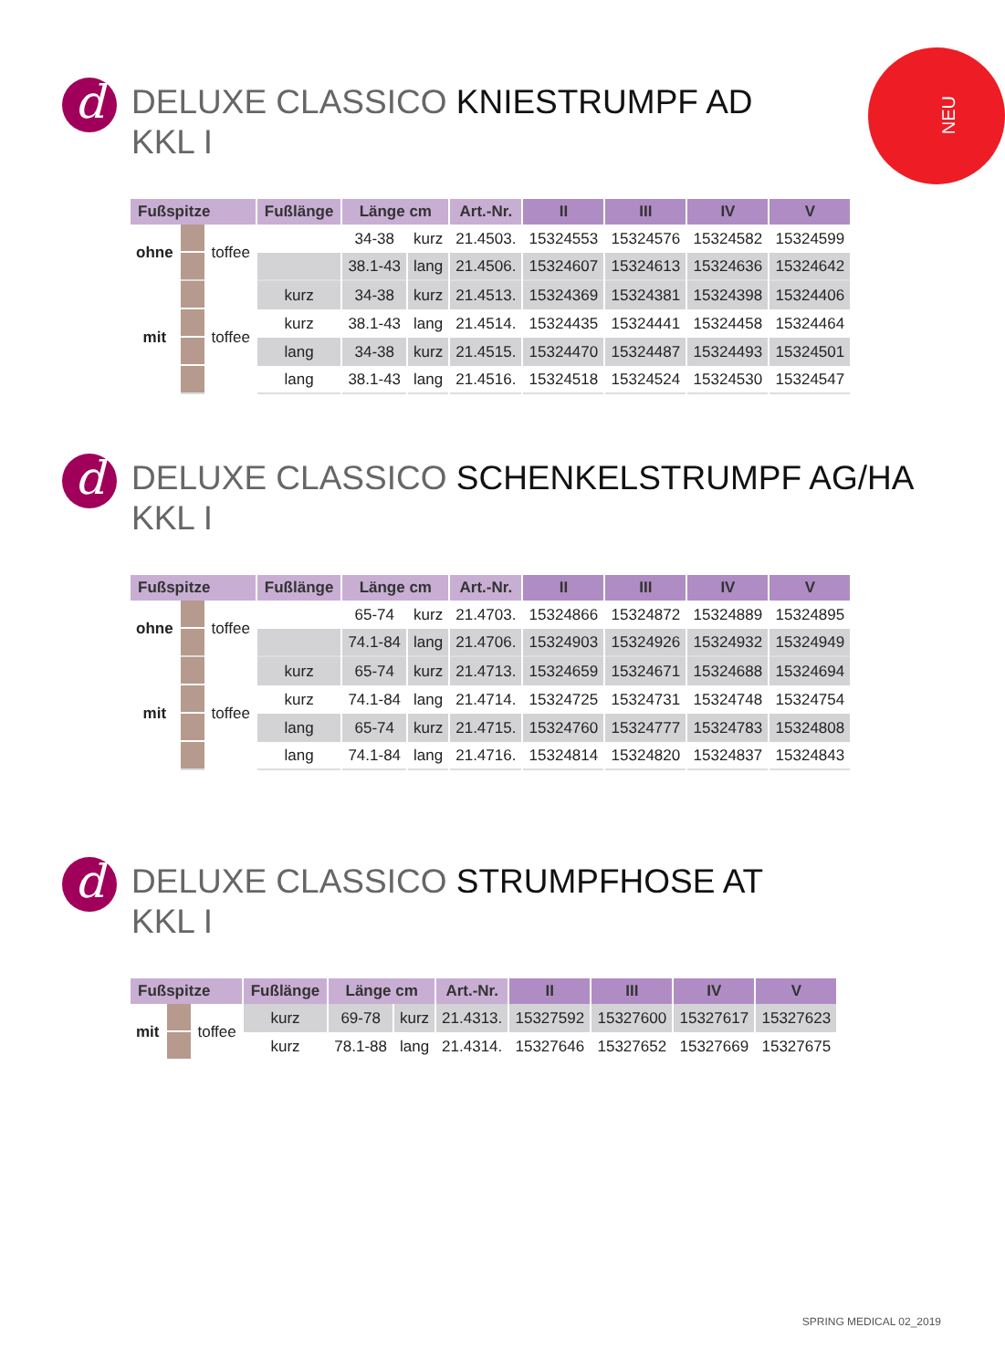NEU
d
DELUXE CLASSICO KNIESTRUMPF AD
KKL I
| Fußspitze | | | Fußlänge | Länge cm | | Art.-Nr. | II | III | IV | V |
| --- | --- | --- | --- | --- | --- | --- | --- | --- | --- | --- |
| ohne | | toffee | | 34-38 | kurz | 21.4503. | 15324553 | 15324576 | 15324582 | 15324599 |
| | | | | 38.1-43 | lang | 21.4506. | 15324607 | 15324613 | 15324636 | 15324642 |
| mit | | toffee | kurz | 34-38 | kurz | 21.4513. | 15324369 | 15324381 | 15324398 | 15324406 |
| | | | kurz | 38.1-43 | lang | 21.4514. | 15324435 | 15324441 | 15324458 | 15324464 |
| | | | lang | 34-38 | kurz | 21.4515. | 15324470 | 15324487 | 15324493 | 15324501 |
| | | | lang | 38.1-43 | lang | 21.4516. | 15324518 | 15324524 | 15324530 | 15324547 |
d
DELUXE CLASSICO SCHENKELSTRUMPF AG/HA
KKL I
| Fußspitze | | | Fußlänge | Länge cm | | Art.-Nr. | II | III | IV | V |
| --- | --- | --- | --- | --- | --- | --- | --- | --- | --- | --- |
| ohne | | toffee | | 65-74 | kurz | 21.4703. | 15324866 | 15324872 | 15324889 | 15324895 |
| | | | | 74.1-84 | lang | 21.4706. | 15324903 | 15324926 | 15324932 | 15324949 |
| mit | | toffee | kurz | 65-74 | kurz | 21.4713. | 15324659 | 15324671 | 15324688 | 15324694 |
| | | | kurz | 74.1-84 | lang | 21.4714. | 15324725 | 15324731 | 15324748 | 15324754 |
| | | | lang | 65-74 | kurz | 21.4715. | 15324760 | 15324777 | 15324783 | 15324808 |
| | | | lang | 74.1-84 | lang | 21.4716. | 15324814 | 15324820 | 15324837 | 15324843 |
d
DELUXE CLASSICO STRUMPFHOSE AT
KKL I
| Fußspitze | | | Fußlänge | Länge cm | | Art.-Nr. | II | III | IV | V |
| --- | --- | --- | --- | --- | --- | --- | --- | --- | --- | --- |
| mit | | toffee | kurz | 69-78 | kurz | 21.4313. | 15327592 | 15327600 | 15327617 | 15327623 |
| | | | kurz | 78.1-88 | lang | 21.4314. | 15327646 | 15327652 | 15327669 | 15327675 |
SPRING MEDICAL 02_2019